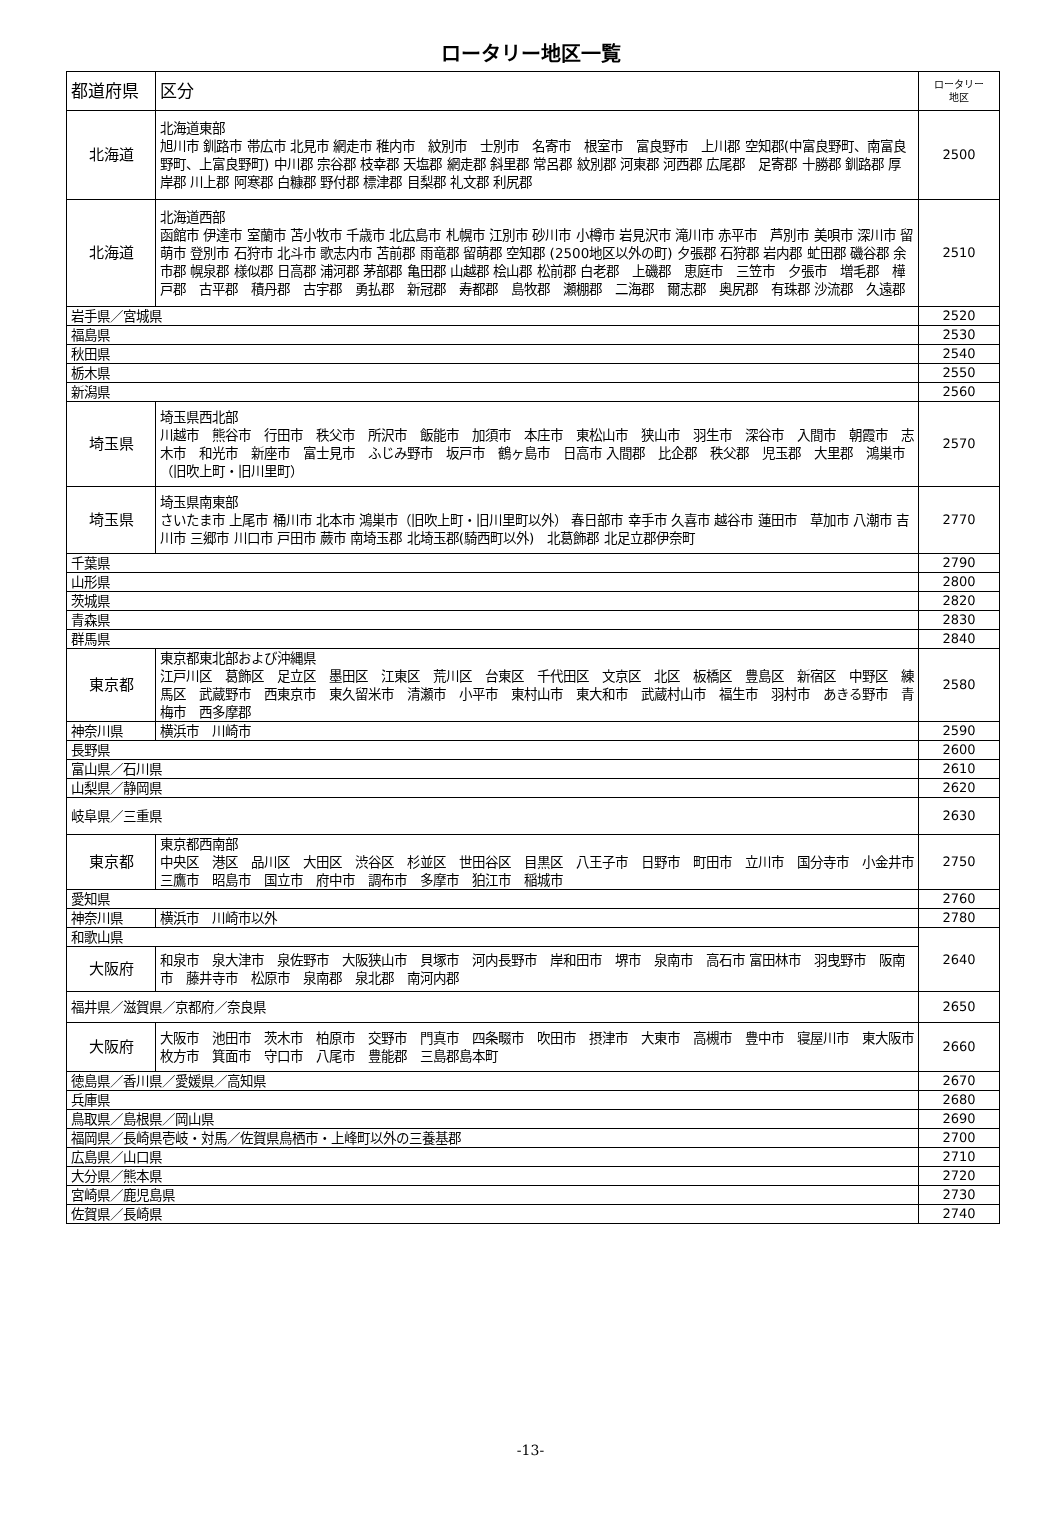ロータリー地区一覧
| 都道府県 | 区分 | ロータリー 地区 |
| --- | --- | --- |
| 北海道 | 北海道東部 旭川市 釧路市 帯広市 北見市 網走市 稚内市 紋別市 士別市 名寄市 根室市 富良野市 上川郡 空知郡(中富良野町、南富良野町、上富良野町) 中川郡 宗谷郡 枝幸郡 天塩郡 網走郡 斜里郡 常呂郡 紋別郡 河東郡 河西郡 広尾郡 足寄郡 十勝郡 釧路郡 厚岸郡 川上郡 阿寒郡 白糠郡 野付郡 標津郡 目梨郡 礼文郡 利尻郡 | 2500 |
| 北海道 | 北海道西部 函館市 伊達市 室蘭市 苫小牧市 千歳市 北広島市 札幌市 江別市 砂川市 小樽市 岩見沢市 滝川市 赤平市 芦別市 美唄市 深川市 留萌市 登別市 石狩市 北斗市 歌志内市 苫前郡 雨竜郡 留萌郡 空知郡 (2500地区以外の町) 夕張郡 石狩郡 岩内郡 虻田郡 磯谷郡 余市郡 幌泉郡 様似郡 日高郡 浦河郡 茅部郡 亀田郡 山越郡 桧山郡 松前郡 白老郡 上磯郡 恵庭市 三笠市 夕張市 増毛郡 樺戸郡 古平郡 積丹郡 古宇郡 勇払郡 新冠郡 寿都郡 島牧郡 瀬棚郡 二海郡 爾志郡 奥尻郡 有珠郡 沙流郡 久遠郡 | 2510 |
| 岩手県／宮城県 | | 2520 |
| 福島県 | | 2530 |
| 秋田県 | | 2540 |
| 栃木県 | | 2550 |
| 新潟県 | | 2560 |
| 埼玉県 | 埼玉県西北部 川越市 熊谷市 行田市 秩父市 所沢市 飯能市 加須市 本庄市 東松山市 狭山市 羽生市 深谷市 入間市 朝霞市 志木市 和光市 新座市 富士見市 ふじみ野市 坂戸市 鶴ヶ島市 日高市 入間郡 比企郡 秩父郡 児玉郡 大里郡 鴻巣市（旧吹上町・旧川里町） | 2570 |
| 埼玉県 | 埼玉県南東部 さいたま市 上尾市 桶川市 北本市 鴻巣市（旧吹上町・旧川里町以外） 春日部市 幸手市 久喜市 越谷市 蓮田市 草加市 八潮市 吉川市 三郷市 川口市 戸田市 蕨市 南埼玉郡 北埼玉郡(騎西町以外) 北葛飾郡 北足立郡伊奈町 | 2770 |
| 千葉県 | | 2790 |
| 山形県 | | 2800 |
| 茨城県 | | 2820 |
| 青森県 | | 2830 |
| 群馬県 | | 2840 |
| 東京都 | 東京都東北部および沖縄県 江戸川区 葛飾区 足立区 墨田区 江東区 荒川区 台東区 千代田区 文京区 北区 板橋区 豊島区 新宿区 中野区 練馬区 武蔵野市 西東京市 東久留米市 清瀬市 小平市 東村山市 東大和市 武蔵村山市 福生市 羽村市 あきる野市 青梅市 西多摩郡 | 2580 |
| 神奈川県 | 横浜市 川崎市 | 2590 |
| 長野県 | | 2600 |
| 富山県／石川県 | | 2610 |
| 山梨県／静岡県 | | 2620 |
| 岐阜県／三重県 | | 2630 |
| 東京都 | 東京都西南部 中央区 港区 品川区 大田区 渋谷区 杉並区 世田谷区 目黒区 八王子市 日野市 町田市 立川市 国分寺市 小金井市 三鷹市 昭島市 国立市 府中市 調布市 多摩市 狛江市 稲城市 | 2750 |
| 愛知県 | | 2760 |
| 神奈川県 | 横浜市 川崎市以外 | 2780 |
| 和歌山県 | | 2640 |
| 大阪府 | 和泉市 泉大津市 泉佐野市 大阪狭山市 貝塚市 河内長野市 岸和田市 堺市 泉南市 高石市 富田林市 羽曳野市 阪南市 藤井寺市 松原市 泉南郡 泉北郡 南河内郡 | |
| 福井県／滋賀県／京都府／奈良県 | | 2650 |
| 大阪府 | 大阪市 池田市 茨木市 柏原市 交野市 門真市 四条畷市 吹田市 摂津市 大東市 高槻市 豊中市 寝屋川市 東大阪市 枚方市 箕面市 守口市 八尾市 豊能郡 三島郡島本町 | 2660 |
| 徳島県／香川県／愛媛県／高知県 | | 2670 |
| 兵庫県 | | 2680 |
| 鳥取県／島根県／岡山県 | | 2690 |
| 福岡県／長崎県壱岐・対馬／佐賀県鳥栖市・上峰町以外の三養基郡 | | 2700 |
| 広島県／山口県 | | 2710 |
| 大分県／熊本県 | | 2720 |
| 宮崎県／鹿児島県 | | 2730 |
| 佐賀県／長崎県 | | 2740 |
-13-